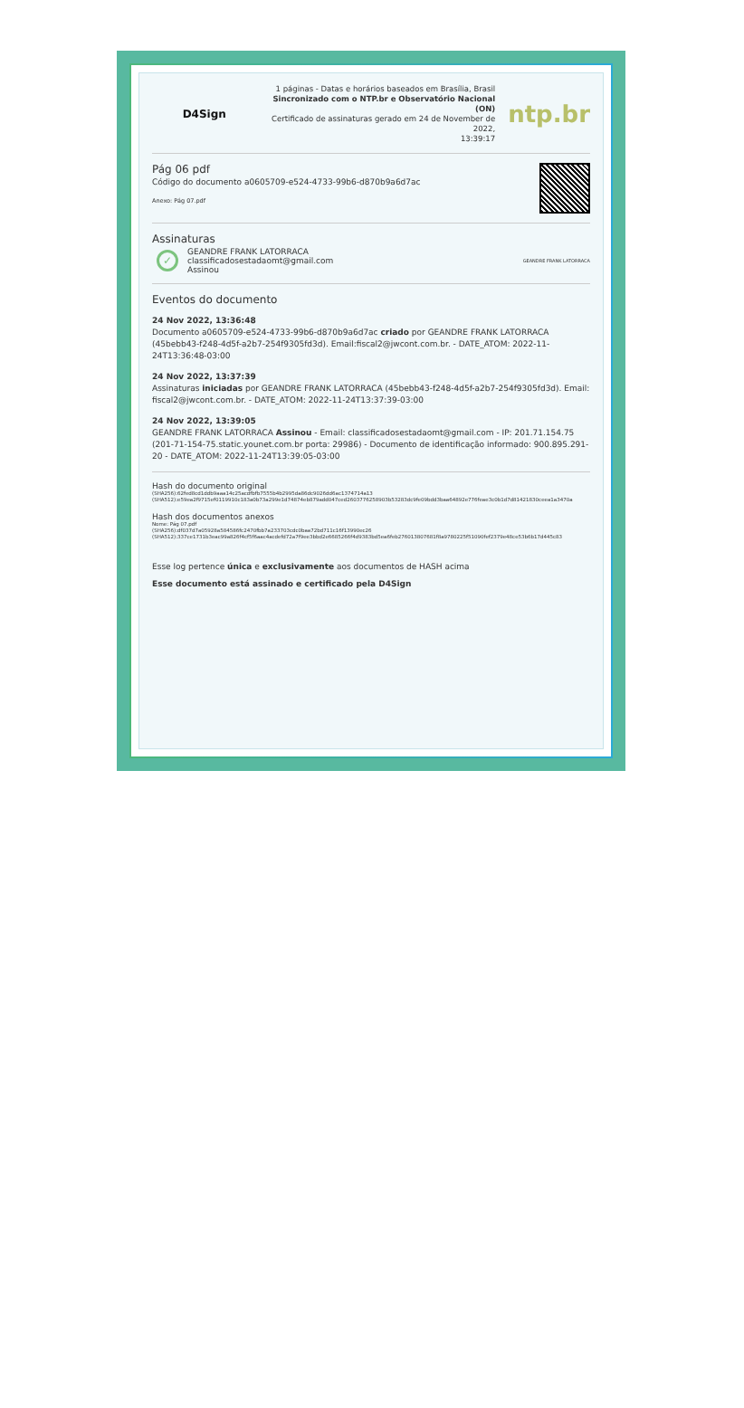D4Sign
1 páginas - Datas e horários baseados em Brasília, Brasil
Sincronizado com o NTP.br e Observatório Nacional (ON)
Certificado de assinaturas gerado em 24 de November de 2022,
13:39:17
ntp.br
Pág 06 pdf
Código do documento a0605709-e524-4733-99b6-d870b9a6d7ac
Anexo: Pág 07.pdf
Assinaturas
✓
GEANDRE FRANK LATORRACA
classificadosestadaomt@gmail.com
Assinou
GEANDRE FRANK LATORRACA
Eventos do documento
24 Nov 2022, 13:36:48
Documento a0605709-e524-4733-99b6-d870b9a6d7ac criado por GEANDRE FRANK LATORRACA (45bebb43-f248-4d5f-a2b7-254f9305fd3d). Email:fiscal2@jwcont.com.br. - DATE_ATOM: 2022-11-24T13:36:48-03:00
24 Nov 2022, 13:37:39
Assinaturas iniciadas por GEANDRE FRANK LATORRACA (45bebb43-f248-4d5f-a2b7-254f9305fd3d). Email: fiscal2@jwcont.com.br. - DATE_ATOM: 2022-11-24T13:37:39-03:00
24 Nov 2022, 13:39:05
GEANDRE FRANK LATORRACA Assinou - Email: classificadosestadaomt@gmail.com - IP: 201.71.154.75 (201-71-154-75.static.younet.com.br porta: 29986) - Documento de identificação informado: 900.895.291-20 - DATE_ATOM: 2022-11-24T13:39:05-03:00
Hash do documento original
(SHA256):62fed8cd1ddb9aaa14c25acdfbfb7555b4b2995da86dc9026dd6ac1374714a13
(SHA512):e59ea2f9715ef0119910c183a0b73a299e1d74874eb879add047ced2603776258903b53283dc9fe09bdd3baa64892e776feae3c0b1d7d81421830ceea1a3470a
Hash dos documentos anexos
Nome: Pág 07.pdf
(SHA256):df037d7a05928a584586fc2470fbb7a233703cdc0baa72bd711c16f13990ec26
(SHA512):337ce1731b3eac99a826f4cf5f6aac4acdefd72a7f9ee3bbd2e6685266f4d9383bd5ea6feb276013807681f8a9780225f51090fef2379e48ce53b6b17d445c83
Esse log pertence única e exclusivamente aos documentos de HASH acima
Esse documento está assinado e certificado pela D4Sign